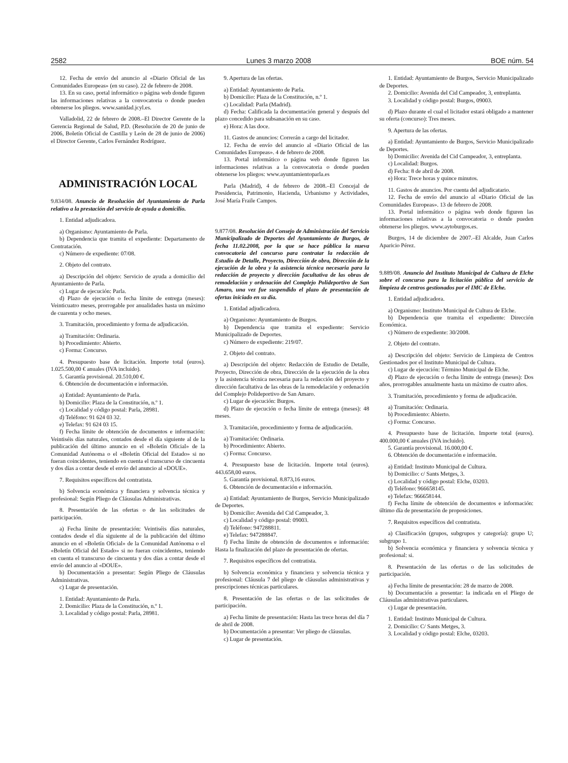2582 Lunes 3 marzo 2008 BOE núm. 54
12. Fecha de envío del anuncio al «Diario Oficial de las Comunidades Europeas» (en su caso). 22 de febrero de 2008.
13. En su caso, portal informático o página web donde figuren las informaciones relativas a la convocatoria o donde pueden obtenerse los pliegos. www.sanidad.jcyl.es.
Valladolid, 22 de febrero de 2008.–El Director Gerente de la Gerencia Regional de Salud, P.D. (Resolución de 20 de junio de 2006, Boletín Oficial de Castilla y León de 28 de junio de 2006) el Director Gerente, Carlos Fernández Rodríguez.
ADMINISTRACIÓN LOCAL
9.834/08. Anuncio de Resolución del Ayuntamiento de Parla relativo a la prestación del servicio de ayuda a domicilio.
1. Entidad adjudicadora.
a) Organismo: Ayuntamiento de Parla.
b) Dependencia que tramita el expediente: Departamento de Contratación.
c) Número de expediente: 07/08.
2. Objeto del contrato.
a) Descripción del objeto: Servicio de ayuda a domicilio del Ayuntamiento de Parla.
c) Lugar de ejecución: Parla.
d) Plazo de ejecución o fecha límite de entrega (meses): Veinticuatro meses, prorrogable por anualidades hasta un máximo de cuarenta y ocho meses.
3. Tramitación, procedimiento y forma de adjudicación.
a) Tramitación: Ordinaria.
b) Procedimiento: Abierto.
c) Forma: Concurso.
4. Presupuesto base de licitación. Importe total (euros). 1.025.500,00 € anuales (IVA incluido).
5. Garantía provisional. 20.510,00 €.
6. Obtención de documentación e información.
a) Entidad: Ayuntamiento de Parla.
b) Domicilio: Plaza de la Constitución, n.º 1.
c) Localidad y código postal: Parla, 28981.
d) Teléfono: 91 624 03 32.
e) Telefax: 91 624 03 15.
f) Fecha límite de obtención de documentos e información: Veintiséis días naturales, contados desde el día siguiente al de la publicación del último anuncio en el «Boletín Oficial» de la Comunidad Autónoma o el «Boletín Oficial del Estado» si no fueran coincidentes, teniendo en cuenta el transcurso de cincuenta y dos días a contar desde el envío del anuncio al «DOUE».
7. Requisitos específicos del contratista.
b) Solvencia económica y financiera y solvencia técnica y profesional: Según Pliego de Cláusulas Administrativas.
8. Presentación de las ofertas o de las solicitudes de participación.
a) Fecha límite de presentación: Veintiséis días naturales, contados desde el día siguiente al de la publicación del último anuncio en el «Boletín Oficial» de la Comunidad Autónoma o el «Boletín Oficial del Estado» si no fueran coincidentes, teniendo en cuenta el transcurso de cincuenta y dos días a contar desde el envío del anuncio al «DOUE».
b) Documentación a presentar: Según Pliego de Cláusulas Administrativas.
c) Lugar de presentación.
1. Entidad: Ayuntamiento de Parla.
2. Domicilio: Plaza de la Constitución, n.º 1.
3. Localidad y código postal: Parla, 28981.
9. Apertura de las ofertas.
a) Entidad: Ayuntamiento de Parla.
b) Domicilio: Plaza de la Constitución, n.º 1.
c) Localidad: Parla (Madrid).
d) Fecha: Calificada la documentación general y después del plazo concedido para subsanación en su caso.
e) Hora: A las doce.
11. Gastos de anuncios: Correrán a cargo del licitador.
12. Fecha de envío del anuncio al «Diario Oficial de las Comunidades Europeas». 4 de febrero de 2008.
13. Portal informático o página web donde figuren las informaciones relativas a la convocatoria o donde pueden obtenerse los pliegos: www.ayuntamientoparla.es
Parla (Madrid), 4 de febrero de 2008.–El Concejal de Presidencia, Patrimonio, Hacienda, Urbanismo y Actividades, José María Fraile Campos.
9.877/08. Resolución del Consejo de Administración del Servicio Municipalizado de Deportes del Ayuntamiento de Burgos, de fecha 11.02.2008, por la que se hace pública la nueva convocatoria del concurso para contratar la redacción de Estudio de Detalle, Proyecto, Dirección de obra, Dirección de la ejecución de la obra y la asistencia técnica necesaria para la redacción de proyecto y dirección facultativa de las obras de remodelación y ordenación del Complejo Polideportivo de San Amaro, una vez fue suspendido el plazo de presentación de ofertas iniciado en su día.
1. Entidad adjudicadora.
a) Organismo: Ayuntamiento de Burgos.
b) Dependencia que tramita el expediente: Servicio Municipalizado de Deportes.
c) Número de expediente: 219/07.
2. Objeto del contrato.
a) Descripción del objeto: Redacción de Estudio de Detalle, Proyecto, Dirección de obra, Dirección de la ejecución de la obra y la asistencia técnica necesaria para la redacción del proyecto y dirección facultativa de las obras de la remodelación y ordenación del Complejo Polideportivo de San Amaro.
c) Lugar de ejecución: Burgos.
d) Plazo de ejecución o fecha límite de entrega (meses): 48 meses.
3. Tramitación, procedimiento y forma de adjudicación.
a) Tramitación: Ordinaria.
b) Procedimiento: Abierto.
c) Forma: Concurso.
4. Presupuesto base de licitación. Importe total (euros). 443.658,00 euros.
5. Garantía provisional. 8.873,16 euros.
6. Obtención de documentación e información.
a) Entidad: Ayuntamiento de Burgos, Servicio Municipalizado de Deportes.
b) Domicilio: Avenida del Cid Campeador, 3.
c) Localidad y código postal: 09003.
d) Teléfono: 947288811.
e) Telefax: 947288847.
f) Fecha límite de obtención de documentos e información: Hasta la finalización del plazo de presentación de ofertas.
7. Requisitos específicos del contratista.
b) Solvencia económica y financiera y solvencia técnica y profesional: Cláusula 7 del pliego de cláusulas administrativas y prescripciones técnicas particulares.
8. Presentación de las ofertas o de las solicitudes de participación.
a) Fecha límite de presentación: Hasta las trece horas del día 7 de abril de 2008.
b) Documentación a presentar: Ver pliego de cláusulas.
c) Lugar de presentación.
1. Entidad: Ayuntamiento de Burgos, Servicio Municipalizado de Deportes.
2. Domicilio: Avenida del Cid Campeador, 3, entreplanta.
3. Localidad y código postal: Burgos, 09003.
d) Plazo durante el cual el licitador estará obligado a mantener su oferta (concurso): Tres meses.
9. Apertura de las ofertas.
a) Entidad: Ayuntamiento de Burgos, Servicio Municipalizado de Deportes.
b) Domicilio: Avenida del Cid Campeador, 3, entreplanta.
c) Localidad: Burgos.
d) Fecha: 8 de abril de 2008.
e) Hora: Trece horas y quince minutos.
11. Gastos de anuncios. Por cuenta del adjudicatario.
12. Fecha de envío del anuncio al «Diario Oficial de las Comunidades Europeas». 13 de febrero de 2008.
13. Portal informático o página web donde figuren las informaciones relativas a la convocatoria o donde pueden obtenerse los pliegos. www.aytoburgos.es.
Burgos, 14 de diciembre de 2007.–El Alcalde, Juan Carlos Aparicio Pérez.
9.889/08. Anuncio del Instituto Municipal de Cultura de Elche sobre el concurso para la licitación pública del servicio de limpieza de centros gestionados por el IMC de Elche.
1. Entidad adjudicadora.
a) Organismo: Instituto Municipal de Cultura de Elche.
b) Dependencia que tramita el expediente: Dirección Económica.
c) Número de expediente: 30/2008.
2. Objeto del contrato.
a) Descripción del objeto: Servicio de Limpieza de Centros Gestionados por el Instituto Municipal de Cultura.
c) Lugar de ejecución: Término Municipal de Elche.
d) Plazo de ejecución o fecha límite de entrega (meses): Dos años, prorrogables anualmente hasta un máximo de cuatro años.
3. Tramitación, procedimiento y forma de adjudicación.
a) Tramitación: Ordinaria.
b) Procedimiento: Abierto.
c) Forma: Concurso.
4. Presupuesto base de licitación. Importe total (euros). 400.000,00 € anuales (IVA incluido).
5. Garantía provisional. 16.000,00 €.
6. Obtención de documentación e información.
a) Entidad: Instituto Municipal de Cultura.
b) Domicilio: c/ Sants Metges, 3.
c) Localidad y código postal: Elche, 03203.
d) Teléfono: 966658145.
e) Telefax: 966658144.
f) Fecha límite de obtención de documentos e información: último día de presentación de proposiciones.
7. Requisitos específicos del contratista.
a) Clasificación (grupos, subgrupos y categoría): grupo U; subgrupo 1.
b) Solvencia económica y financiera y solvencia técnica y profesional: si.
8. Presentación de las ofertas o de las solicitudes de participación.
a) Fecha límite de presentación: 28 de marzo de 2008.
b) Documentación a presentar: la indicada en el Pliego de Cláusulas administrativas particulares.
c) Lugar de presentación.
1. Entidad: Instituto Municipal de Cultura.
2. Domicilio: C/ Sants Metges, 3.
3. Localidad y código postal: Elche, 03203.